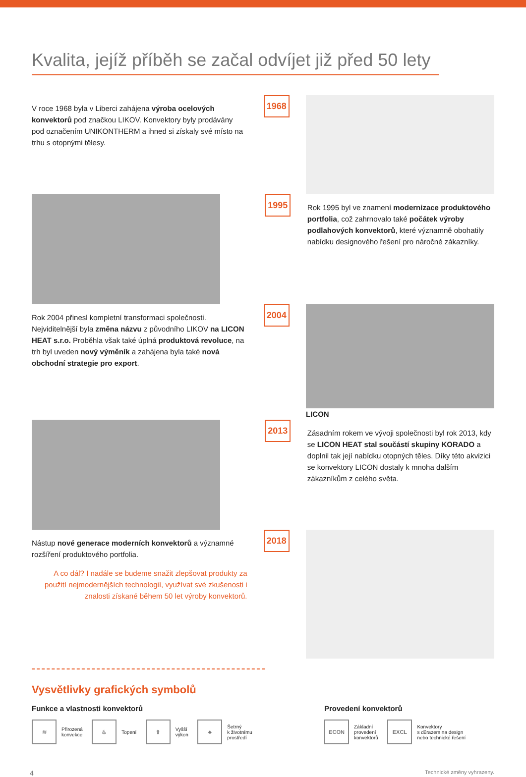Kvalita, jejíž příběh se začal odvíjet již před 50 lety
V roce 1968 byla v Liberci zahájena výroba ocelových konvektorů pod značkou LIKOV. Konvektory byly prodávány pod označením UNIKONTHERM a ihned si získaly své místo na trhu s otopnými tělesy.
1968
1995
Rok 1995 byl ve znamení modernizace produktového portfolia, což zahrnovalo také počátek výroby podlahových konvektorů, které významně obohatily nabídku designového řešení pro náročné zákazníky.
Rok 2004 přinesl kompletní transformaci společnosti. Nejviditelnější byla změna názvu z původního LIKOV na LICON HEAT s.r.o. Proběhla však také úplná produktová revoluce, na trh byl uveden nový výměník a zahájena byla také nová obchodní strategie pro export.
2004
LICON
2013
Zásadním rokem ve vývoji společnosti byl rok 2013, kdy se LICON HEAT stal součástí skupiny KORADO a doplnil tak její nabídku otopných těles. Díky této akvizici se konvektory LICON dostaly k mnoha dalším zákazníkům z celého světa.
Nástup nové generace moderních konvektorů a významné rozšíření produktového portfolia.
A co dál? I nadále se budeme snažit zlepšovat produkty za použití nejmodernějších technologií, využívat své zkušenosti i znalosti získané během 50 let výroby konvektorů.
2018
Vysvětlivky grafických symbolů
Funkce a vlastnosti konvektorů
≋ Přirozená
konvekce ♨ Topení ⇧ Vyšší
výkon ♣ Šetrný
k životnímu
prostředí
Provedení konvektorů
ECON Základní
provedení
konvektorů EXCL Konvektory
s důrazem na design
nebo technické řešení
4 Technické změny vyhrazeny.